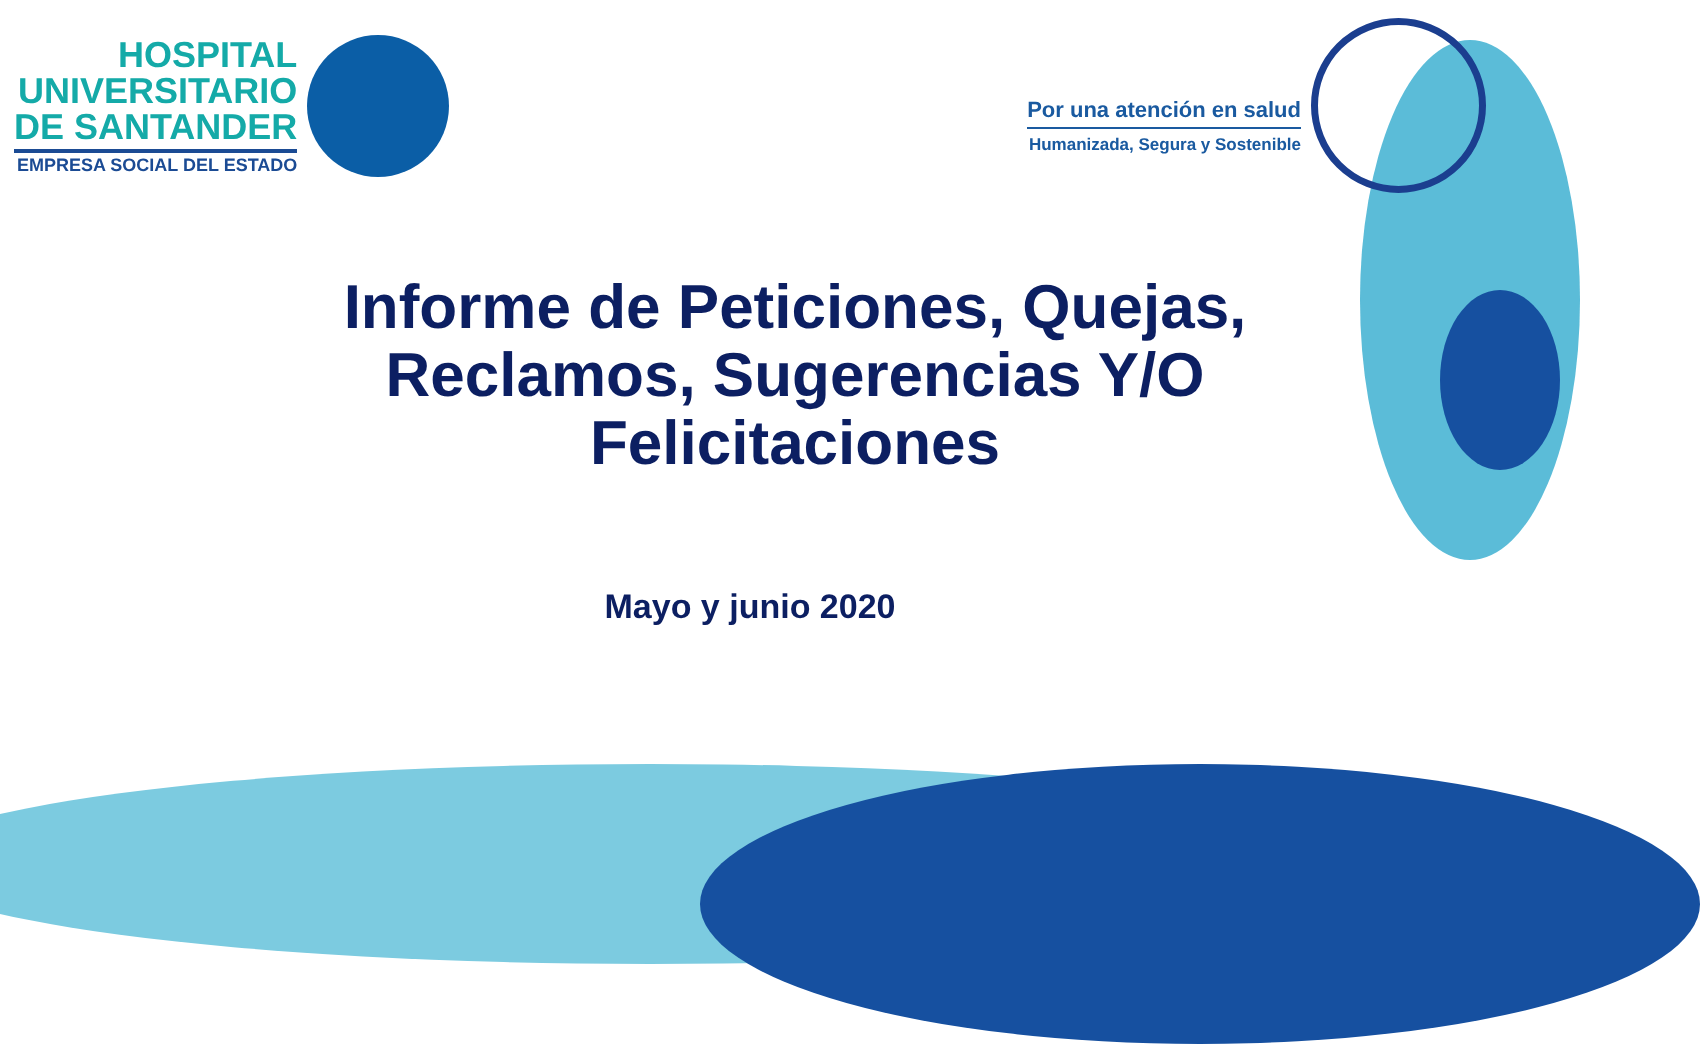HOSPITAL
UNIVERSITARIO
DE SANTANDER
EMPRESA SOCIAL DEL ESTADO
Por una atención en salud
Humanizada, Segura y Sostenible
Informe de Peticiones, Quejas, Reclamos, Sugerencias Y/O Felicitaciones
Mayo y junio 2020